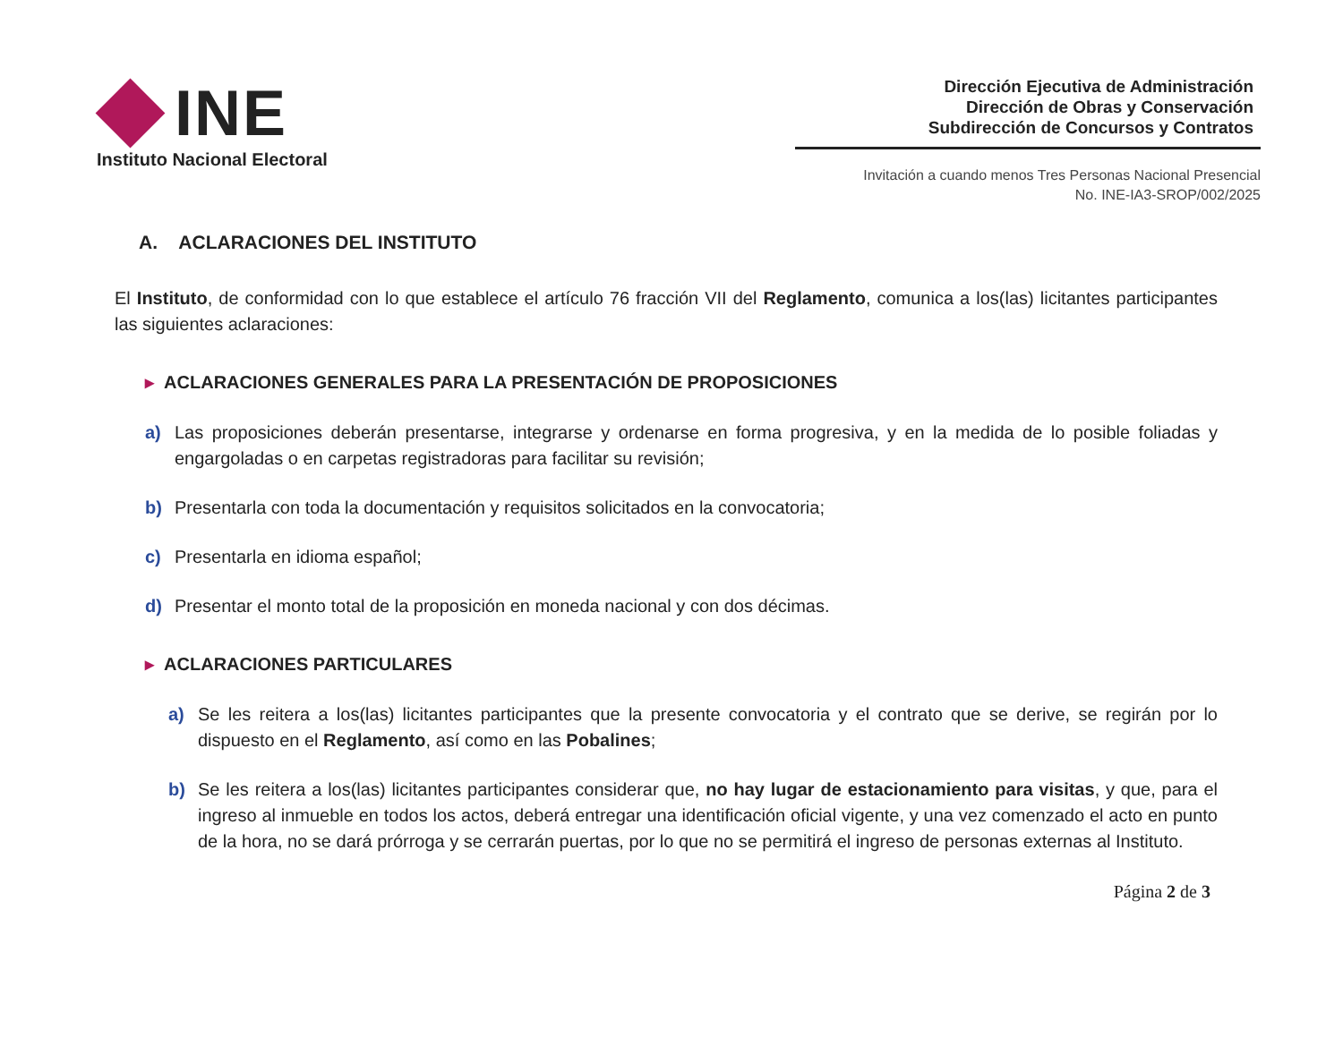INE
Instituto Nacional Electoral
Dirección Ejecutiva de Administración
Dirección de Obras y Conservación
Subdirección de Concursos y Contratos
Invitación a cuando menos Tres Personas Nacional Presencial
No. INE-IA3-SROP/002/2025
A. ACLARACIONES DEL INSTITUTO
El Instituto, de conformidad con lo que establece el artículo 76 fracción VII del Reglamento, comunica a los(las) licitantes participantes las siguientes aclaraciones:
▸ ACLARACIONES GENERALES PARA LA PRESENTACIÓN DE PROPOSICIONES
a) Las proposiciones deberán presentarse, integrarse y ordenarse en forma progresiva, y en la medida de lo posible foliadas y engargoladas o en carpetas registradoras para facilitar su revisión;
b) Presentarla con toda la documentación y requisitos solicitados en la convocatoria;
c) Presentarla en idioma español;
d) Presentar el monto total de la proposición en moneda nacional y con dos décimas.
▸ ACLARACIONES PARTICULARES
a) Se les reitera a los(las) licitantes participantes que la presente convocatoria y el contrato que se derive, se regirán por lo dispuesto en el Reglamento, así como en las Pobalines;
b) Se les reitera a los(las) licitantes participantes considerar que, no hay lugar de estacionamiento para visitas, y que, para el ingreso al inmueble en todos los actos, deberá entregar una identificación oficial vigente, y una vez comenzado el acto en punto de la hora, no se dará prórroga y se cerrarán puertas, por lo que no se permitirá el ingreso de personas externas al Instituto.
Página 2 de 3